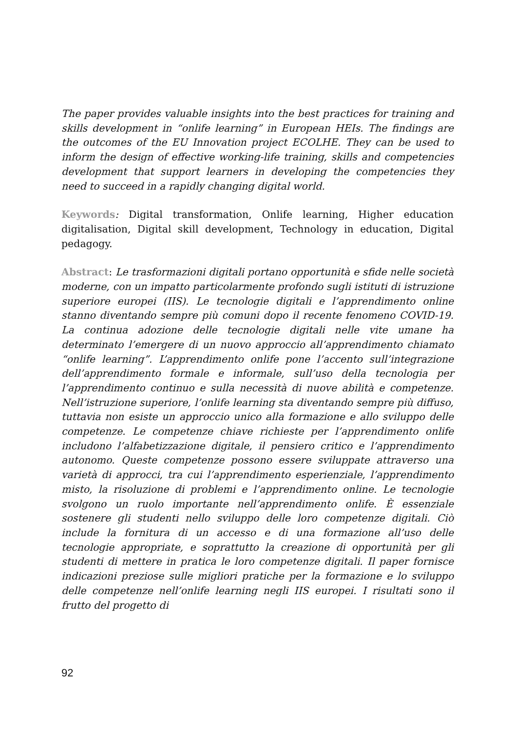The paper provides valuable insights into the best practices for training and skills development in “onlife learning” in European HEIs. The findings are the outcomes of the EU Innovation project ECOLHE. They can be used to inform the design of effective working-life training, skills and competencies development that support learners in developing the competencies they need to succeed in a rapidly changing digital world.
Keywords: Digital transformation, Onlife learning, Higher education digitalisation, Digital skill development, Technology in education, Digital pedagogy.
Abstract: Le trasformazioni digitali portano opportunità e sfide nelle società moderne, con un impatto particolarmente profondo sugli istituti di istruzione superiore europei (IIS). Le tecnologie digitali e l’apprendimento online stanno diventando sempre più comuni dopo il recente fenomeno COVID-19. La continua adozione delle tecnologie digitali nelle vite umane ha determinato l’emergere di un nuovo approccio all’apprendimento chiamato “onlife learning”. L’apprendimento onlife pone l’accento sull’integrazione dell’apprendimento formale e informale, sull’uso della tecnologia per l’apprendimento continuo e sulla necessità di nuove abilità e competenze. Nell’istruzione superiore, l’onlife learning sta diventando sempre più diffuso, tuttavia non esiste un approccio unico alla formazione e allo sviluppo delle competenze. Le competenze chiave richieste per l’apprendimento onlife includono l’alfabetizzazione digitale, il pensiero critico e l’apprendimento autonomo. Queste competenze possono essere sviluppate attraverso una varietà di approcci, tra cui l’apprendimento esperienziale, l’apprendimento misto, la risoluzione di problemi e l’apprendimento online. Le tecnologie svolgono un ruolo importante nell’apprendimento onlife. È essenziale sostenere gli studenti nello sviluppo delle loro competenze digitali. Ciò include la fornitura di un accesso e di una formazione all’uso delle tecnologie appropriate, e soprattutto la creazione di opportunità per gli studenti di mettere in pratica le loro competenze digitali. Il paper fornisce indicazioni preziose sulle migliori pratiche per la formazione e lo sviluppo delle competenze nell’onlife learning negli IIS europei. I risultati sono il frutto del progetto di
92